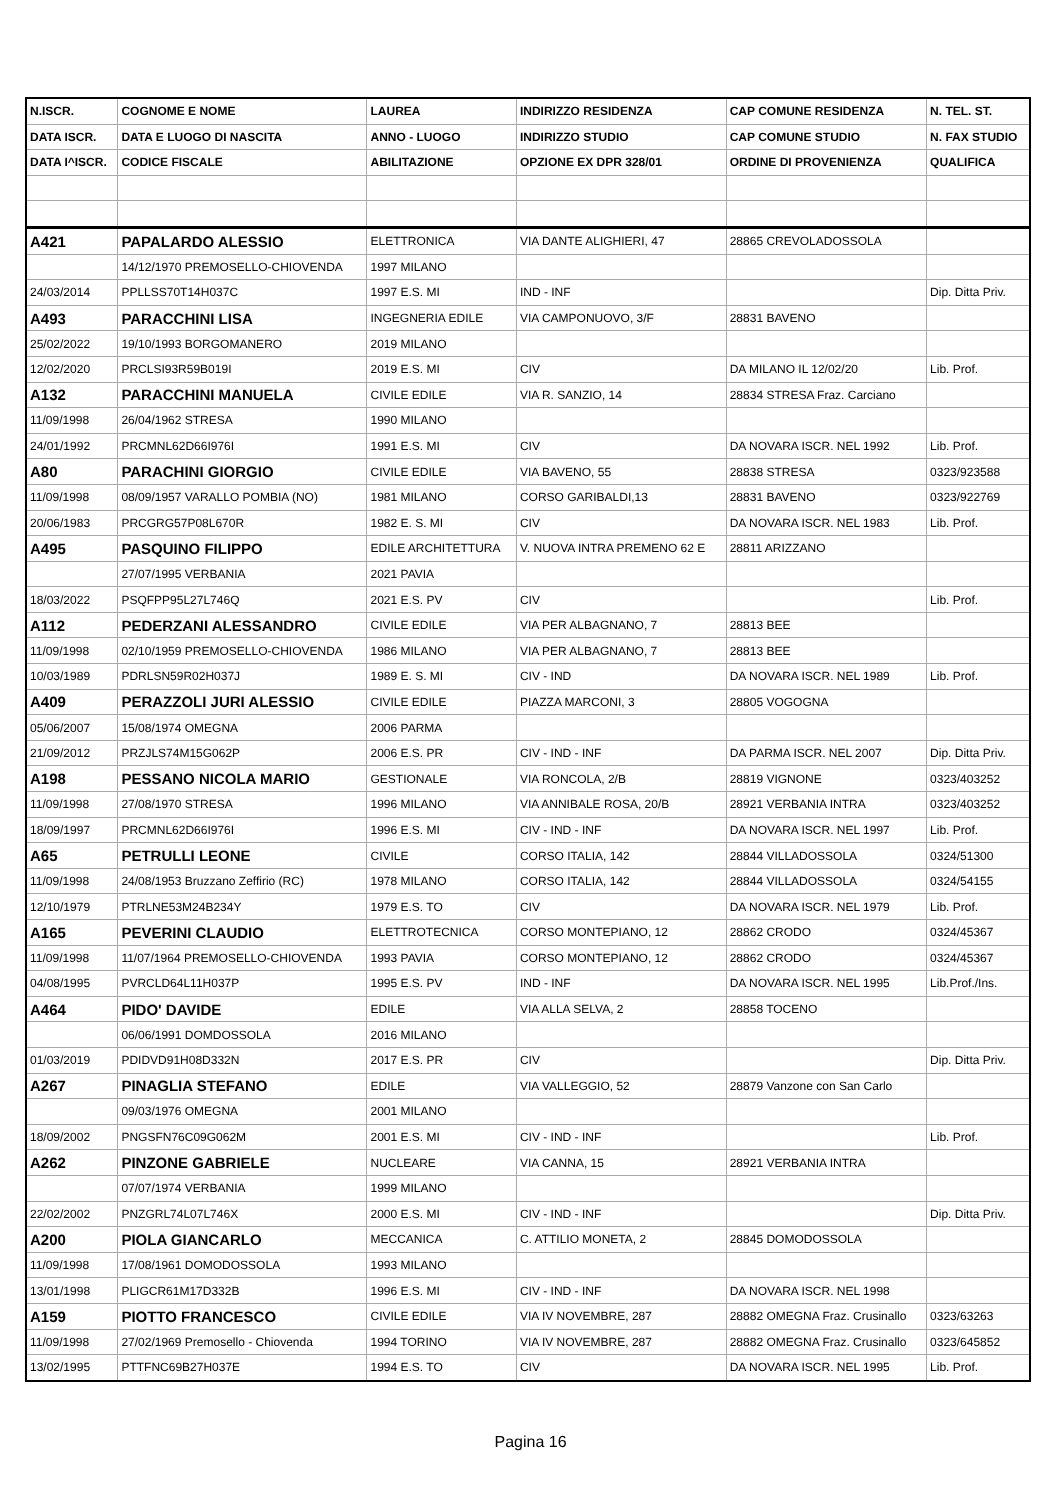| N.ISCR. | COGNOME E NOME | LAUREA | INDIRIZZO RESIDENZA | CAP COMUNE RESIDENZA | N. TEL. ST. |
| --- | --- | --- | --- | --- | --- |
| DATA ISCR. | DATA E LUOGO DI NASCITA | ANNO - LUOGO | INDIRIZZO STUDIO | CAP COMUNE STUDIO | N. FAX STUDIO |
| DATA I^ISCR. | CODICE FISCALE | ABILITAZIONE | OPZIONE EX DPR 328/01 | ORDINE DI PROVENIENZA | QUALIFICA |
| A421 | PAPALARDO ALESSIO | ELETTRONICA | VIA DANTE ALIGHIERI, 47 | 28865 CREVOLADOSSOLA | |
| | 14/12/1970 PREMOSELLO-CHIOVENDA | 1997 MILANO | | | |
| 24/03/2014 | PPLLSS70T14H037C | 1997 E.S. MI | IND - INF | | Dip. Ditta Priv. |
| A493 | PARACCHINI LISA | INGEGNERIA EDILE | VIA CAMPONUOVO, 3/F | 28831 BAVENO | |
| 25/02/2022 | 19/10/1993 BORGOMANERO | 2019 MILANO | | | |
| 12/02/2020 | PRCLSI93R59B019I | 2019 E.S. MI | CIV | DA MILANO IL 12/02/20 | Lib. Prof. |
| A132 | PARACCHINI MANUELA | CIVILE EDILE | VIA R. SANZIO, 14 | 28834 STRESA Fraz. Carciano | |
| 11/09/1998 | 26/04/1962 STRESA | 1990 MILANO | | | |
| 24/01/1992 | PRCMNL62D66I976I | 1991 E.S. MI | CIV | DA NOVARA ISCR. NEL 1992 | Lib. Prof. |
| A80 | PARACHINI GIORGIO | CIVILE EDILE | VIA BAVENO, 55 | 28838 STRESA | 0323/923588 |
| 11/09/1998 | 08/09/1957 VARALLO POMBIA (NO) | 1981 MILANO | CORSO GARIBALDI,13 | 28831 BAVENO | 0323/922769 |
| 20/06/1983 | PRCGRG57P08L670R | 1982 E. S. MI | CIV | DA NOVARA ISCR. NEL 1983 | Lib. Prof. |
| A495 | PASQUINO FILIPPO | EDILE ARCHITETTURA | V. NUOVA INTRA PREMENO 62 E | 28811 ARIZZANO | |
| | 27/07/1995 VERBANIA | 2021 PAVIA | | | |
| 18/03/2022 | PSQFPP95L27L746Q | 2021 E.S. PV | CIV | | Lib. Prof. |
| A112 | PEDERZANI ALESSANDRO | CIVILE EDILE | VIA PER ALBAGNANO, 7 | 28813 BEE | |
| 11/09/1998 | 02/10/1959 PREMOSELLO-CHIOVENDA | 1986 MILANO | VIA PER ALBAGNANO, 7 | 28813 BEE | |
| 10/03/1989 | PDRLSN59R02H037J | 1989 E. S. MI | CIV - IND | DA NOVARA ISCR. NEL 1989 | Lib. Prof. |
| A409 | PERAZZOLI JURI ALESSIO | CIVILE EDILE | PIAZZA MARCONI, 3 | 28805 VOGOGNA | |
| 05/06/2007 | 15/08/1974 OMEGNA | 2006 PARMA | | | |
| 21/09/2012 | PRZJLS74M15G062P | 2006 E.S. PR | CIV - IND - INF | DA PARMA ISCR. NEL 2007 | Dip. Ditta Priv. |
| A198 | PESSANO NICOLA MARIO | GESTIONALE | VIA RONCOLA, 2/B | 28819 VIGNONE | 0323/403252 |
| 11/09/1998 | 27/08/1970 STRESA | 1996 MILANO | VIA ANNIBALE ROSA, 20/B | 28921 VERBANIA INTRA | 0323/403252 |
| 18/09/1997 | PRCMNL62D66I976I | 1996 E.S. MI | CIV - IND - INF | DA NOVARA ISCR. NEL 1997 | Lib. Prof. |
| A65 | PETRULLI LEONE | CIVILE | CORSO ITALIA, 142 | 28844 VILLADOSSOLA | 0324/51300 |
| 11/09/1998 | 24/08/1953 Bruzzano Zeffirio (RC) | 1978 MILANO | CORSO ITALIA, 142 | 28844 VILLADOSSOLA | 0324/54155 |
| 12/10/1979 | PTRLNE53M24B234Y | 1979 E.S. TO | CIV | DA NOVARA ISCR. NEL 1979 | Lib. Prof. |
| A165 | PEVERINI CLAUDIO | ELETTROTECNICA | CORSO MONTEPIANO, 12 | 28862 CRODO | 0324/45367 |
| 11/09/1998 | 11/07/1964 PREMOSELLO-CHIOVENDA | 1993 PAVIA | CORSO MONTEPIANO, 12 | 28862 CRODO | 0324/45367 |
| 04/08/1995 | PVRCLD64L11H037P | 1995 E.S. PV | IND - INF | DA NOVARA ISCR. NEL 1995 | Lib.Prof./Ins. |
| A464 | PIDO' DAVIDE | EDILE | VIA ALLA SELVA, 2 | 28858 TOCENO | |
| | 06/06/1991 DOMDOSSOLA | 2016 MILANO | | | |
| 01/03/2019 | PDIDVD91H08D332N | 2017 E.S. PR | CIV | | Dip. Ditta Priv. |
| A267 | PINAGLIA STEFANO | EDILE | VIA VALLEGGIO, 52 | 28879 Vanzone con San Carlo | |
| | 09/03/1976 OMEGNA | 2001 MILANO | | | |
| 18/09/2002 | PNGSFN76C09G062M | 2001 E.S. MI | CIV - IND - INF | | Lib. Prof. |
| A262 | PINZONE GABRIELE | NUCLEARE | VIA CANNA, 15 | 28921 VERBANIA INTRA | |
| | 07/07/1974 VERBANIA | 1999 MILANO | | | |
| 22/02/2002 | PNZGRL74L07L746X | 2000 E.S. MI | CIV - IND - INF | | Dip. Ditta Priv. |
| A200 | PIOLA GIANCARLO | MECCANICA | C. ATTILIO MONETA, 2 | 28845 DOMODOSSOLA | |
| 11/09/1998 | 17/08/1961 DOMODOSSOLA | 1993 MILANO | | | |
| 13/01/1998 | PLIGCR61M17D332B | 1996 E.S. MI | CIV - IND - INF | DA NOVARA ISCR. NEL 1998 | |
| A159 | PIOTTO FRANCESCO | CIVILE EDILE | VIA IV NOVEMBRE, 287 | 28882 OMEGNA Fraz. Crusinallo | 0323/63263 |
| 11/09/1998 | 27/02/1969 Premosello - Chiovenda | 1994 TORINO | VIA IV NOVEMBRE, 287 | 28882 OMEGNA Fraz. Crusinallo | 0323/645852 |
| 13/02/1995 | PTTFNC69B27H037E | 1994 E.S. TO | CIV | DA NOVARA ISCR. NEL 1995 | Lib. Prof. |
Pagina 16